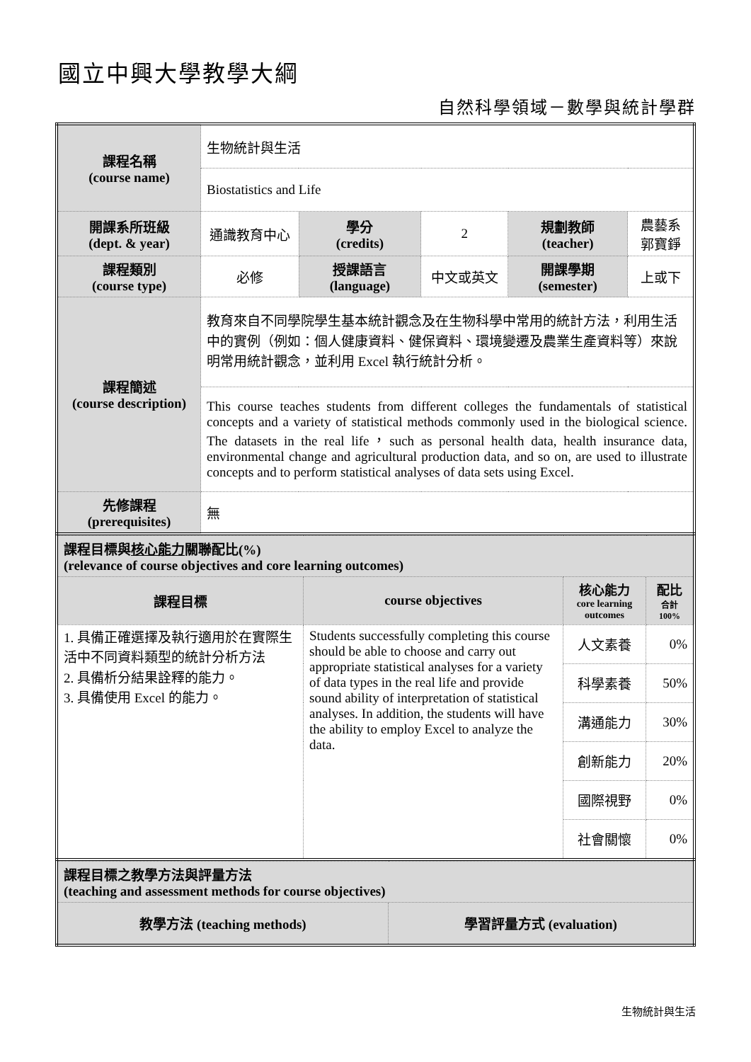國立中興大學教學大綱
自然科學領域－數學與統計學群
| 課程名稱 (course name) | 生物統計與生活 | | | | |
| | Biostatistics and Life | | | | |
| 開課系所班級 (dept. & year) | 通識教育中心 | 學分 (credits) | 2 | 規劃教師 (teacher) | 農藝系 郭寶錚 |
| 課程類別 (course type) | 必修 | 授課語言 (language) | 中文或英文 | 開課學期 (semester) | 上或下 |
| 課程簡述 (course description) | 教育來自不同學院學生基本統計觀念及在生物科學中常用的統計方法，利用生活中的實例（例如：個人健康資料、健保資料、環境變遷及農業生產資料等）來說明常用統計觀念，並利用 Excel 執行統計分析。 | | | | |
| | This course teaches students from different colleges the fundamentals of statistical concepts and a variety of statistical methods commonly used in the biological science. The datasets in the real life，such as personal health data, health insurance data, environmental change and agricultural production data, and so on, are used to illustrate concepts and to perform statistical analyses of data sets using Excel. | | | | |
| 先修課程 (prerequisites) | 無 | | | | |
| 課程目標與 核心能力 關聯配比(%) (relevance of course objectives and core learning outcomes) | | | |
| 課程目標 | course objectives | 核心能力 core learning outcomes | 配比 合計 100% |
| 1. 具備正確選擇及執行適用於在實際生活中不同資料類型的統計分析方法 2. 具備析分結果詮釋的能力。 3. 具備使用 Excel 的能力。 | Students successfully completing this course should be able to choose and carry out appropriate statistical analyses for a variety of data types in the real life and provide sound ability of interpretation of statistical analyses. In addition, the students will have the ability to employ Excel to analyze the data. | 人文素養 | 0% |
| | | 科學素養 | 50% |
| | | 溝通能力 | 30% |
| | | 創新能力 | 20% |
| | | 國際視野 | 0% |
| | | 社會關懷 | 0% |
| 課程目標之教學方法與評量方法 (teaching and assessment methods for course objectives) | |
| 教學方法 (teaching methods) | 學習評量方式 (evaluation) |
生物統計與生活